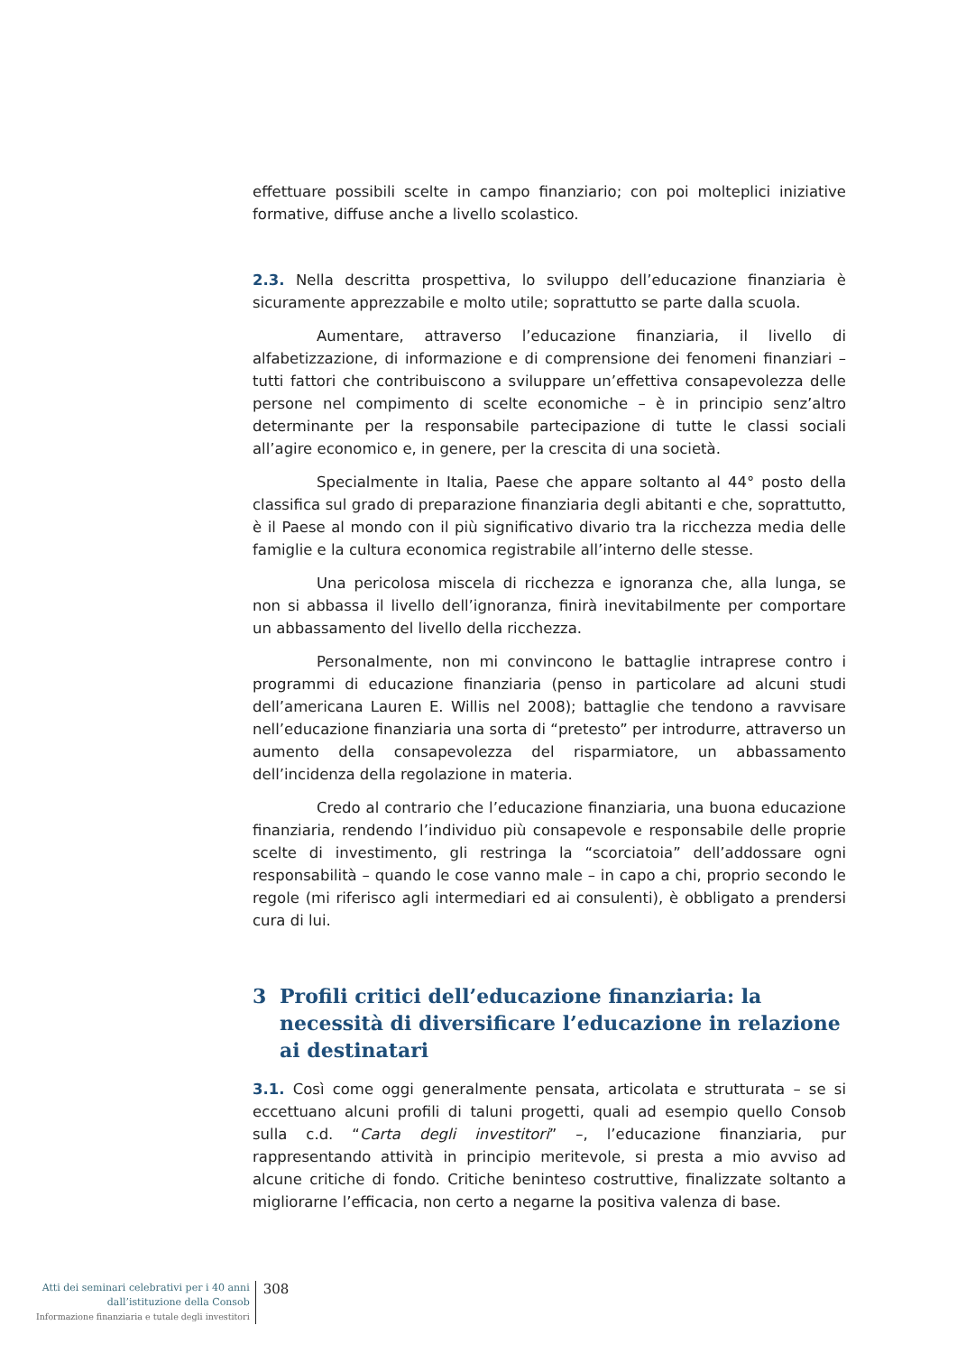effettuare possibili scelte in campo finanziario; con poi molteplici iniziative formative, diffuse anche a livello scolastico.
2.3. Nella descritta prospettiva, lo sviluppo dell’educazione finanziaria è sicuramente apprezzabile e molto utile; soprattutto se parte dalla scuola.
Aumentare, attraverso l’educazione finanziaria, il livello di alfabetizzazione, di informazione e di comprensione dei fenomeni finanziari – tutti fattori che contribuiscono a sviluppare un’effettiva consapevolezza delle persone nel compimento di scelte economiche – è in principio senz’altro determinante per la responsabile partecipazione di tutte le classi sociali all’agire economico e, in genere, per la crescita di una società.
Specialmente in Italia, Paese che appare soltanto al 44° posto della classifica sul grado di preparazione finanziaria degli abitanti e che, soprattutto, è il Paese al mondo con il più significativo divario tra la ricchezza media delle famiglie e la cultura economica registrabile all’interno delle stesse.
Una pericolosa miscela di ricchezza e ignoranza che, alla lunga, se non si abbassa il livello dell’ignoranza, finirà inevitabilmente per comportare un abbassamento del livello della ricchezza.
Personalmente, non mi convincono le battaglie intraprese contro i programmi di educazione finanziaria (penso in particolare ad alcuni studi dell’americana Lauren E. Willis nel 2008); battaglie che tendono a ravvisare nell’educazione finanziaria una sorta di “pretesto” per introdurre, attraverso un aumento della consapevolezza del risparmiatore, un abbassamento dell’incidenza della regolazione in materia.
Credo al contrario che l’educazione finanziaria, una buona educazione finanziaria, rendendo l’individuo più consapevole e responsabile delle proprie scelte di investimento, gli restringa la “scorciatoia” dell’addossare ogni responsabilità – quando le cose vanno male – in capo a chi, proprio secondo le regole (mi riferisco agli intermediari ed ai consulenti), è obbligato a prendersi cura di lui.
3 Profili critici dell’educazione finanziaria: la necessità di diversificare l’educazione in relazione ai destinatari
3.1. Così come oggi generalmente pensata, articolata e strutturata – se si eccettuano alcuni profili di taluni progetti, quali ad esempio quello Consob sulla c.d. “Carta degli investitori” –, l’educazione finanziaria, pur rappresentando attività in principio meritevole, si presta a mio avviso ad alcune critiche di fondo. Critiche beninteso costruttive, finalizzate soltanto a migliorarne l’efficacia, non certo a negarne la positiva valenza di base.
Atti dei seminari celebrativi per i 40 anni
dall’istituzione della Consob
Informazione finanziaria e tutale degli investitori
308